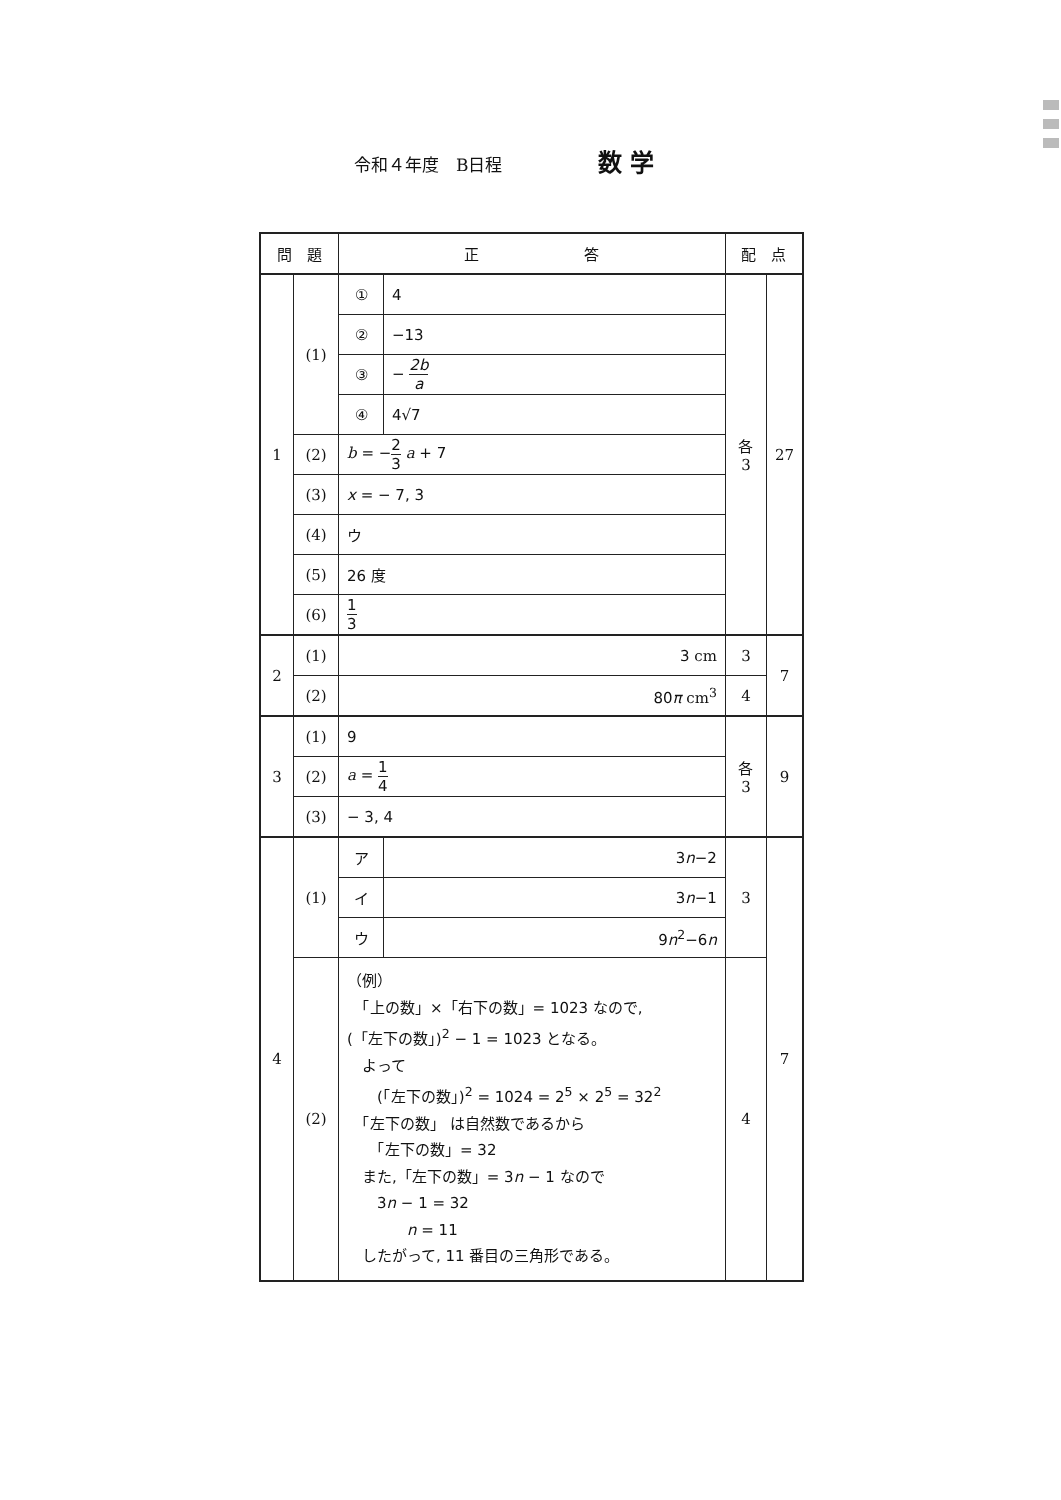令和４年度　B日程 数 学
| 問 題 | | 正 答 | | 配 点 | |
| --- | --- | --- | --- | --- | --- |
| 1 | (1) | ① | 4 | 各3 | 27 |
| | | ② | −13 | | |
| | | ③ | − 2b a | | |
| | | ④ | 4√7 | | |
| | (2) | b = − 2 3 a + 7 | | | |
| | (3) | x = − 7, 3 | | | |
| | (4) | ウ | | | |
| | (5) | 26 度 | | | |
| | (6) | 1 3 | | | |
| 2 | (1) | 3 cm | | 3 | 7 |
| | (2) | 80 π cm<sup>3</sup> | | 4 | |
| 3 | (1) | 9 | | 各3 | 9 |
| | (2) | a = 1 4 | | | |
| | (3) | − 3, 4 | | | |
| 4 | (1) | ア | 3 n −2 | 3 | 7 |
| | | イ | 3 n −1 | | |
| | | ウ | 9 n<sup>2</sup>−6 n | | |
| | (2) | （例） 「上の数」×「右下の数」= 1023 なので, (「左下の数」)<sup>2</sup> − 1 = 1023 となる。 よって (「左下の数」)<sup>2</sup> = 1024 = 2<sup>5</sup> × 2<sup>5</sup> = 32<sup>2</sup> 「左下の数」 は自然数であるから 「左下の数」= 32 また,「左下の数」= 3 n − 1 なので 3 n − 1 = 32 n = 11 したがって, 11 番目の三角形である。 | | 4 | |